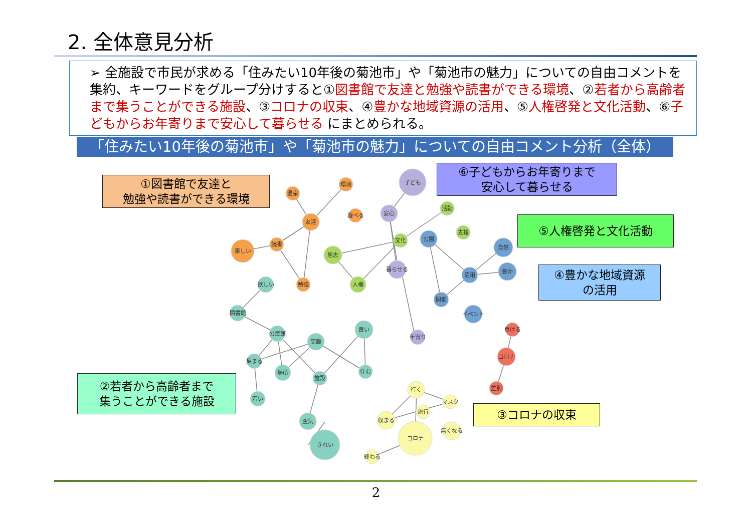2. 全体意見分析
➢ 全施設で市民が求める「住みたい10年後の菊池市」や「菊池市の魅力」についての自由コメントを集約、キーワードをグループ分けすると①図書館で友達と勉強や読書ができる環境、②若者から高齢者まで集うことができる施設、③コロナの収束、④豊かな地域資源の活用、⑤人権啓発と文化活動、⑥子どもからお年寄りまで安心して暮らせる にまとめられる。
「住みたい10年後の菊池市」や「菊池市の魅力」についての自由コメント分析（全体）
①図書館で友達と
勉強や読書ができる環境
⑥子どもからお年寄りまで
安心して暮らせる
⑤人権啓発と文化活動
④豊かな地域資源
の活用
②若者から高齢者まで
集うことができる施設
③コロナの収束
温泉
環境
遊べる
友達
読書
楽しい
勉強
欲しい
図書館
公民館
高齢
良い
集まる
場所
施設
住む
若い
空気
きれい
活動
支援
文化
旭志
人権
子ども
安心
暮らせる
年寄り
公園
自然
豊か
活用
開催
イベント
負ける
コロナ
差別
行く
マスク
旅行
収まる
無くなる
コロナ
終わる
2